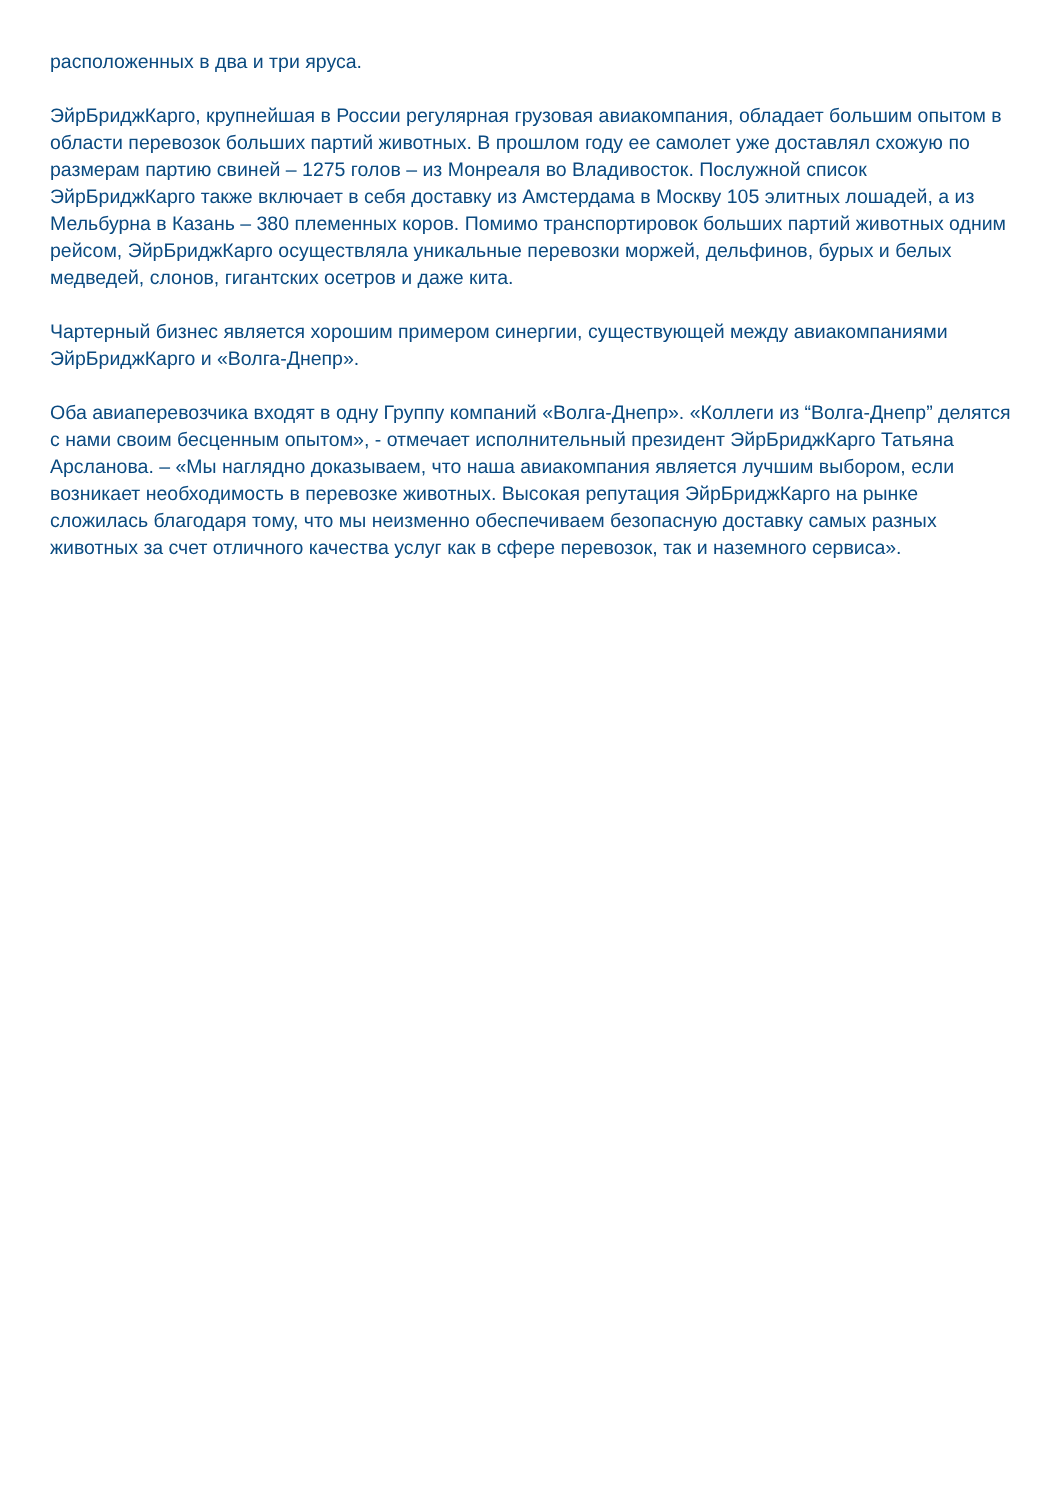расположенных в два и три яруса.
ЭйрБриджКарго, крупнейшая в России регулярная грузовая авиакомпания, обладает большим опытом в области перевозок больших партий животных. В прошлом году ее самолет уже доставлял схожую по размерам партию свиней – 1275 голов – из Монреаля во Владивосток. Послужной список ЭйрБриджКарго также включает в себя доставку из Амстердама в Москву 105 элитных лошадей, а из Мельбурна в Казань – 380 племенных коров. Помимо транспортировок больших партий животных одним рейсом, ЭйрБриджКарго осуществляла уникальные перевозки моржей, дельфинов, бурых и белых медведей, слонов, гигантских осетров и даже кита.
Чартерный бизнес является хорошим примером синергии, существующей между авиакомпаниями ЭйрБриджКарго и «Волга-Днепр».
Оба авиаперевозчика входят в одну Группу компаний «Волга-Днепр». «Коллеги из “Волга-Днепр” делятся с нами своим бесценным опытом», - отмечает исполнительный президент ЭйрБриджКарго Татьяна Арсланова. – «Мы наглядно доказываем, что наша авиакомпания является лучшим выбором, если возникает необходимость в перевозке животных. Высокая репутация ЭйрБриджКарго на рынке сложилась благодаря тому, что мы неизменно обеспечиваем безопасную доставку самых разных животных за счет отличного качества услуг как в сфере перевозок, так и наземного сервиса».